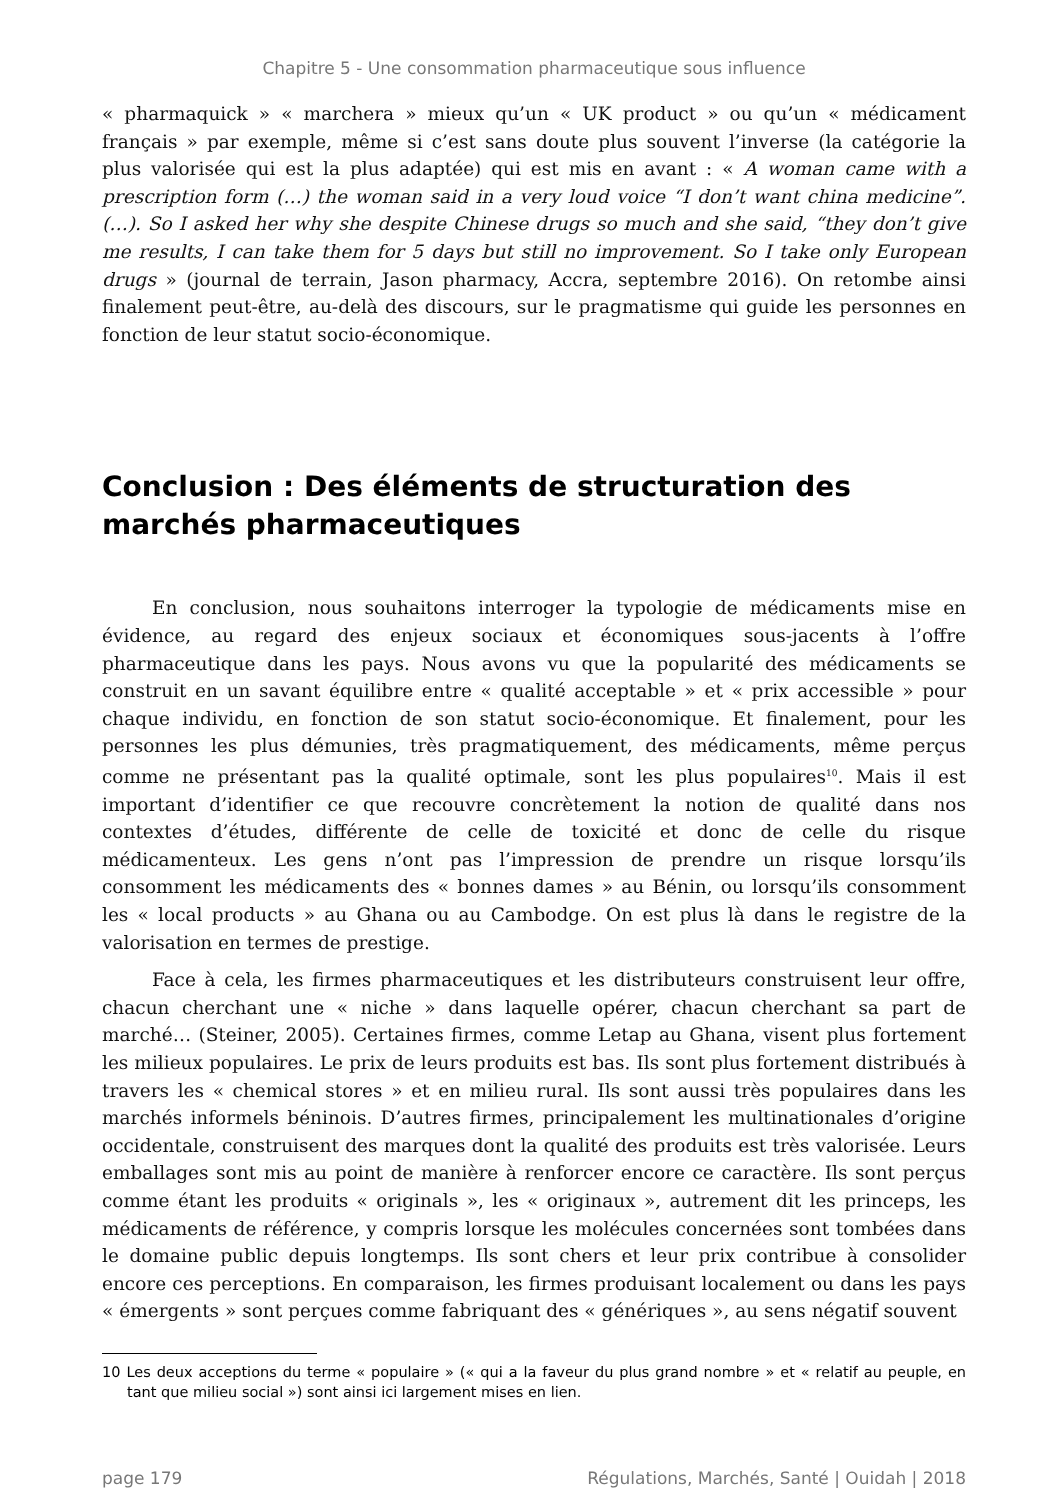Chapitre 5 - Une consommation pharmaceutique sous influence
« pharmaquick » « marchera » mieux qu’un « UK product » ou qu’un « médicament français » par exemple, même si c’est sans doute plus souvent l’inverse (la catégorie la plus valorisée qui est la plus adaptée) qui est mis en avant : « A woman came with a prescription form (…) the woman said in a very loud voice “I don’t want china medicine”. (…). So I asked her why she despite Chinese drugs so much and she said, “they don’t give me results, I can take them for 5 days but still no improvement. So I take only European drugs » (journal de terrain, Jason pharmacy, Accra, septembre 2016). On retombe ainsi finalement peut-être, au-delà des discours, sur le pragmatisme qui guide les personnes en fonction de leur statut socio-économique.
Conclusion : Des éléments de structuration des marchés pharmaceutiques
En conclusion, nous souhaitons interroger la typologie de médicaments mise en évidence, au regard des enjeux sociaux et économiques sous-jacents à l’offre pharmaceutique dans les pays. Nous avons vu que la popularité des médicaments se construit en un savant équilibre entre « qualité acceptable » et « prix accessible » pour chaque individu, en fonction de son statut socio-économique. Et finalement, pour les personnes les plus démunies, très pragmatiquement, des médicaments, même perçus comme ne présentant pas la qualité optimale, sont les plus populaires<sup>10</sup>. Mais il est important d’identifier ce que recouvre concrètement la notion de qualité dans nos contextes d’études, différente de celle de toxicité et donc de celle du risque médicamenteux. Les gens n’ont pas l’impression de prendre un risque lorsqu’ils consomment les médicaments des « bonnes dames » au Bénin, ou lorsqu’ils consomment les « local products » au Ghana ou au Cambodge. On est plus là dans le registre de la valorisation en termes de prestige.
Face à cela, les firmes pharmaceutiques et les distributeurs construisent leur offre, chacun cherchant une « niche » dans laquelle opérer, chacun cherchant sa part de marché… (Steiner, 2005). Certaines firmes, comme Letap au Ghana, visent plus fortement les milieux populaires. Le prix de leurs produits est bas. Ils sont plus fortement distribués à travers les « chemical stores » et en milieu rural. Ils sont aussi très populaires dans les marchés informels béninois. D’autres firmes, principalement les multinationales d’origine occidentale, construisent des marques dont la qualité des produits est très valorisée. Leurs emballages sont mis au point de manière à renforcer encore ce caractère. Ils sont perçus comme étant les produits « originals », les « originaux », autrement dit les princeps, les médicaments de référence, y compris lorsque les molécules concernées sont tombées dans le domaine public depuis longtemps. Ils sont chers et leur prix contribue à consolider encore ces perceptions. En comparaison, les firmes produisant localement ou dans les pays « émergents » sont perçues comme fabriquant des « génériques », au sens négatif souvent
10 Les deux acceptions du terme « populaire » (« qui a la faveur du plus grand nombre » et « relatif au peuple, en tant que milieu social ») sont ainsi ici largement mises en lien.
page 179 Régulations, Marchés, Santé | Ouidah | 2018